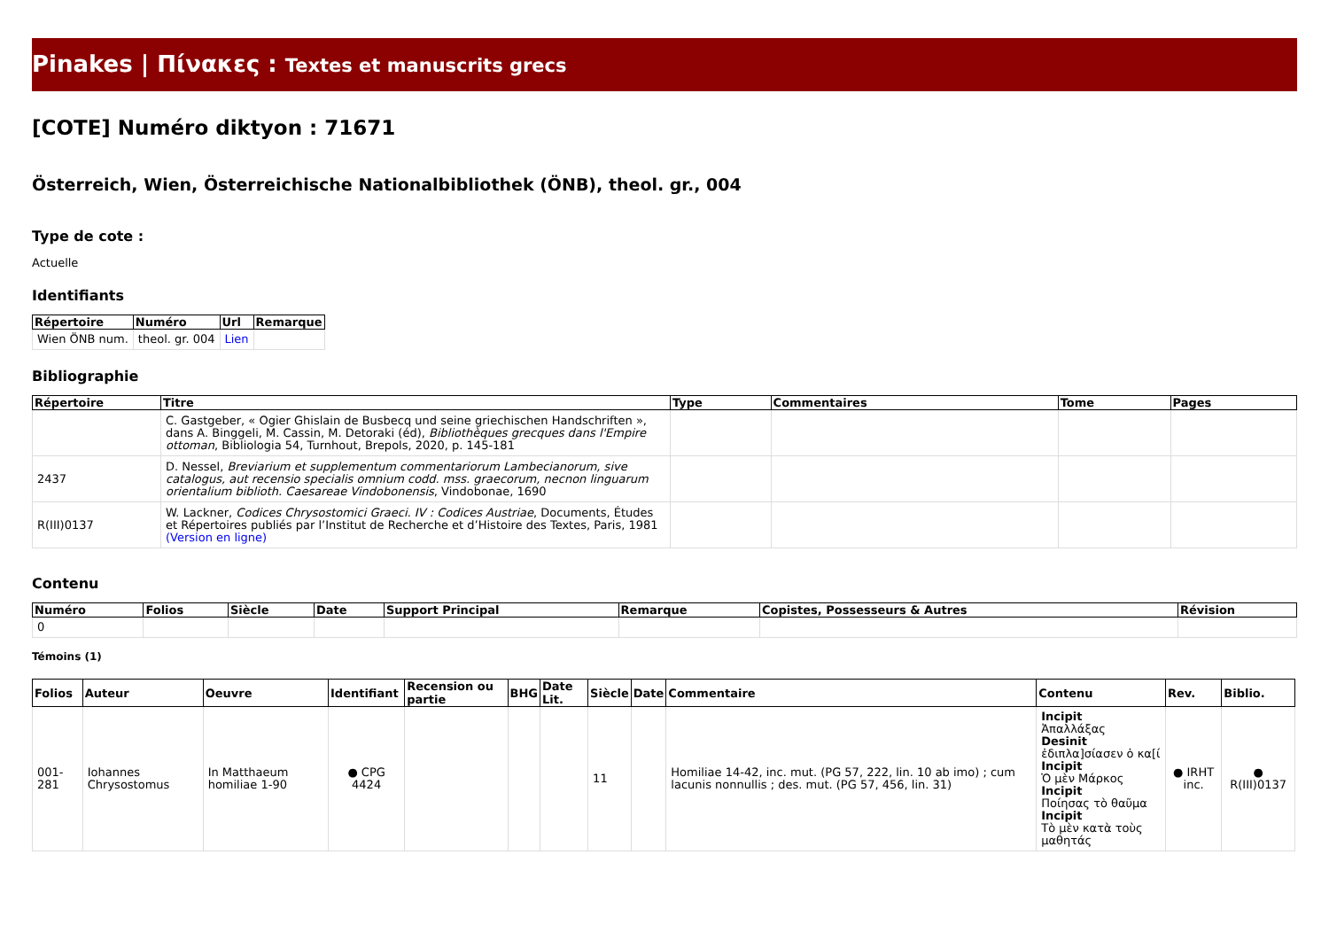Pinakes | Πίνακες : Textes et manuscrits grecs
[COTE] Numéro diktyon : 71671
Österreich, Wien, Österreichische Nationalbibliothek (ÖNB), theol. gr., 004
Type de cote :
Actuelle
Identifiants
| Répertoire | Numéro | Url | Remarque |
| --- | --- | --- | --- |
| Wien ÖNB num. | theol. gr. 004 | Lien | |
Bibliographie
| Répertoire | Titre | Type | Commentaires | Tome | Pages |
| --- | --- | --- | --- | --- | --- |
| | C. Gastgeber, « Ogier Ghislain de Busbecq und seine griechischen Handschriften », dans A. Binggeli, M. Cassin, M. Detoraki (éd), Bibliothèques grecques dans l'Empire ottoman , Bibliologia 54, Turnhout, Brepols, 2020, p. 145-181 | | | | |
| 2437 | D. Nessel, Breviarium et supplementum commentariorum Lambecianorum, sive catalogus, aut recensio specialis omnium codd. mss. graecorum, necnon linguarum orientalium biblioth. Caesareae Vindobonensis , Vindobonae, 1690 | | | | |
| R(III)0137 | W. Lackner, Codices Chrysostomici Graeci. IV : Codices Austriae , Documents, Études et Répertoires publiés par l’Institut de Recherche et d’Histoire des Textes, Paris, 1981 (Version en ligne) | | | | |
Contenu
| Numéro | Folios | Siècle | Date | Support Principal | Remarque | Copistes, Possesseurs & Autres | Révision |
| --- | --- | --- | --- | --- | --- | --- | --- |
| 0 | | | | | | | |
Témoins (1)
| Folios | Auteur | Oeuvre | Identifiant | Recension ou partie | BHG | Date Lit. | Siècle | Date | Commentaire | Contenu | Rev. | Biblio. |
| --- | --- | --- | --- | --- | --- | --- | --- | --- | --- | --- | --- | --- |
| 001-281 | Iohannes Chrysostomus | In Matthaeum homiliae 1-90 | ● CPG 4424 | | | | 11 | | Homiliae 14-42, inc. mut. (PG 57, 222, lin. 10 ab imo) ; cum lacunis nonnullis ; des. mut. (PG 57, 456, lin. 31) | Incipit Ἀπαλλάξας Desinit ἐδιπλα]σίασεν ὁ κα[ί Incipit Ὁ μὲν Μάρκος Incipit Ποίησας τὸ θαῦμα Incipit Τὸ μὲν κατὰ τοὺς μαθητάς | ● IRHT inc. | ● R(III)0137 |